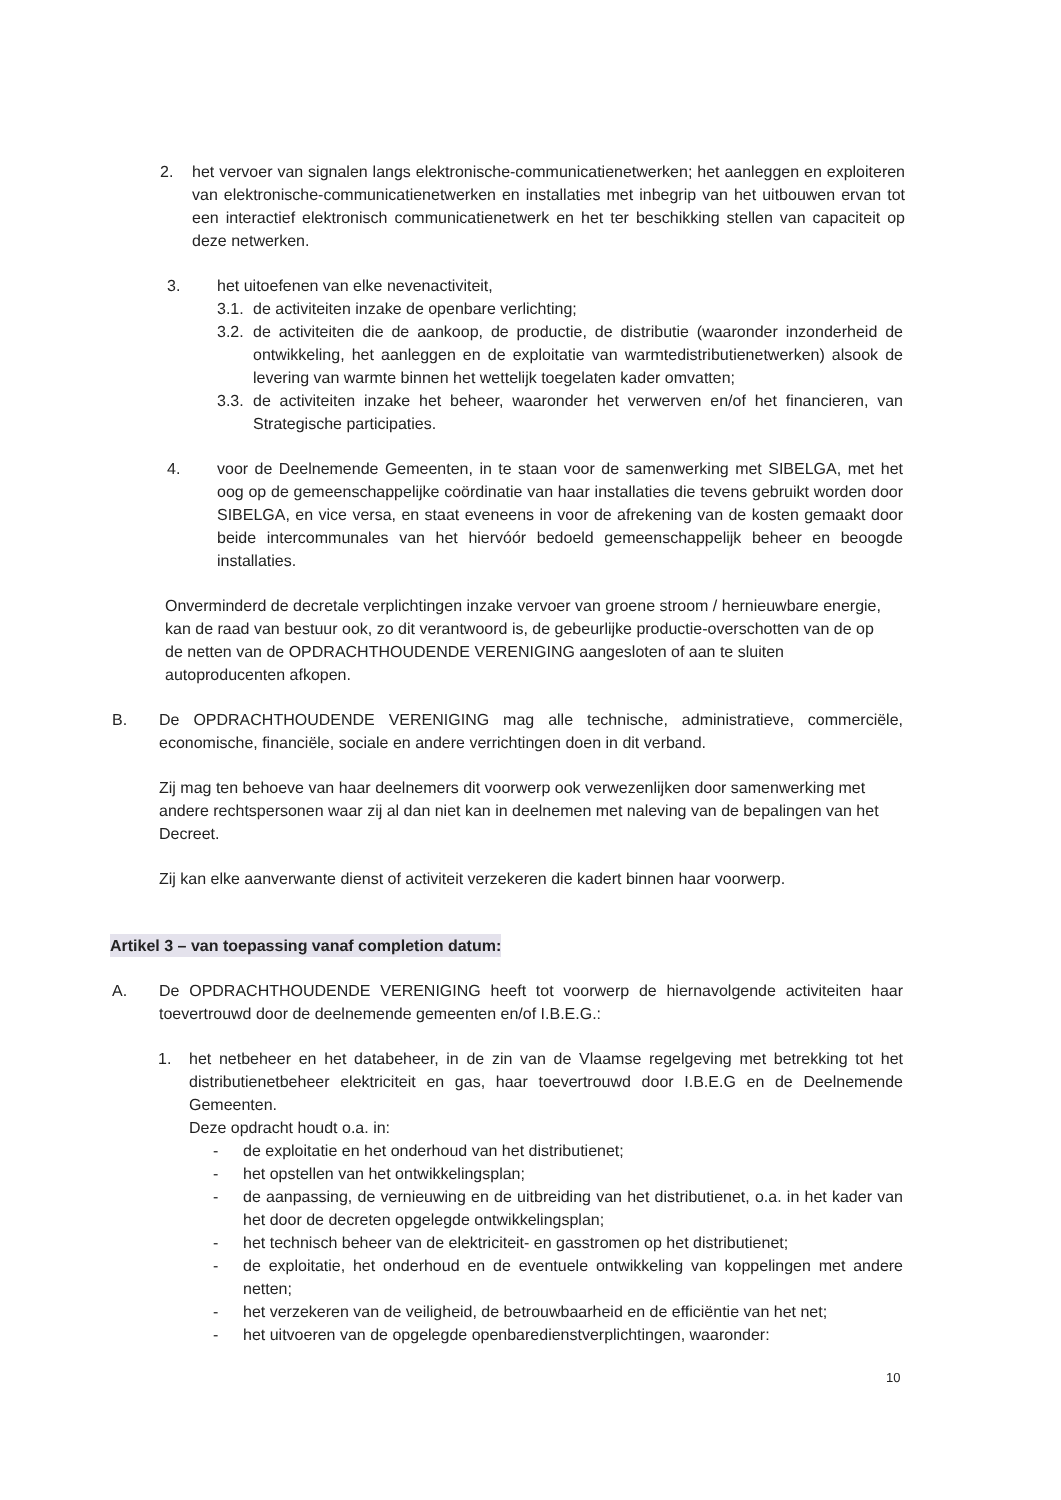2. het vervoer van signalen langs elektronische-communicatienetwerken; het aanleggen en exploiteren van elektronische-communicatienetwerken en installaties met inbegrip van het uitbouwen ervan tot een interactief elektronisch communicatienetwerk en het ter beschikking stellen van capaciteit op deze netwerken.
3. het uitoefenen van elke nevenactiviteit,
3.1.
de activiteiten inzake de openbare verlichting;
3.2.
de activiteiten die de aankoop, de productie, de distributie (waaronder inzonderheid de ontwikkeling, het aanleggen en de exploitatie van warmtedistributienetwerken) alsook de levering van warmte binnen het wettelijk toegelaten kader omvatten;
3.3.
de activiteiten inzake het beheer, waaronder het verwerven en/of het financieren, van Strategische participaties.
4. voor de Deelnemende Gemeenten, in te staan voor de samenwerking met SIBELGA, met het oog op de gemeenschappelijke coördinatie van haar installaties die tevens gebruikt worden door SIBELGA, en vice versa, en staat eveneens in voor de afrekening van de kosten gemaakt door beide intercommunales van het hiervóór bedoeld gemeenschappelijk beheer en beoogde installaties.
Onverminderd de decretale verplichtingen inzake vervoer van groene stroom / hernieuwbare energie, kan de raad van bestuur ook, zo dit verantwoord is, de gebeurlijke productie-overschotten van de op de netten van de OPDRACHTHOUDENDE VERENIGING aangesloten of aan te sluiten autoproducenten afkopen.
B. De OPDRACHTHOUDENDE VERENIGING mag alle technische, administratieve, commerciële, economische, financiële, sociale en andere verrichtingen doen in dit verband.
Zij mag ten behoeve van haar deelnemers dit voorwerp ook verwezenlijken door samenwerking met andere rechtspersonen waar zij al dan niet kan in deelnemen met naleving van de bepalingen van het Decreet.
Zij kan elke aanverwante dienst of activiteit verzekeren die kadert binnen haar voorwerp.
Artikel 3 – van toepassing vanaf completion datum:
A. De OPDRACHTHOUDENDE VERENIGING heeft tot voorwerp de hiernavolgende activiteiten haar toevertrouwd door de deelnemende gemeenten en/of I.B.E.G.:
1. het netbeheer en het databeheer, in de zin van de Vlaamse regelgeving met betrekking tot het distributienetbeheer elektriciteit en gas, haar toevertrouwd door I.B.E.G en de Deelnemende Gemeenten.
Deze opdracht houdt o.a. in:
- de exploitatie en het onderhoud van het distributienet;
- het opstellen van het ontwikkelingsplan;
- de aanpassing, de vernieuwing en de uitbreiding van het distributienet, o.a. in het kader van het door de decreten opgelegde ontwikkelingsplan;
- het technisch beheer van de elektriciteit- en gasstromen op het distributienet;
- de exploitatie, het onderhoud en de eventuele ontwikkeling van koppelingen met andere netten;
- het verzekeren van de veiligheid, de betrouwbaarheid en de efficiëntie van het net;
- het uitvoeren van de opgelegde openbaredienstverplichtingen, waaronder:
10